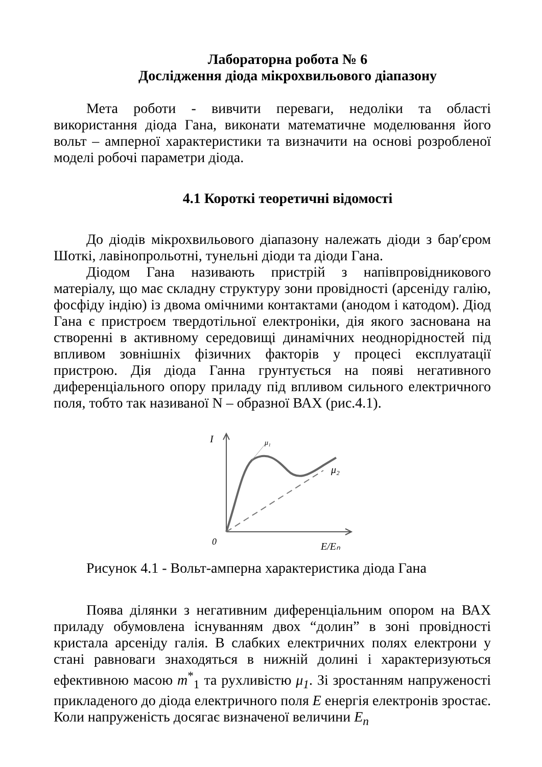Лабораторна робота № 6
Дослідження діода мікрохвильового діапазону
Мета роботи - вивчити переваги, недоліки та області використання діода Гана, виконати математичне моделювання його вольт – амперної характеристики та визначити на основі розробленої моделі робочі параметри діода.
4.1 Короткі теоретичні відомості
До діодів мікрохвильового діапазону належать діоди з бар′єром Шоткі, лавінопрольотні, тунельні діоди та діоди Гана.
Діодом Гана називають пристрій з напівпровідникового матеріалу, що має складну структуру зони провідності (арсеніду галію, фосфіду індію) із двома омічними контактами (анодом і катодом). Діод Гана є пристроєм твердотільної електроніки, дія якого заснована на створенні в активному середовищі динамічних неоднорідностей під впливом зовнішніх фізичних факторів у процесі експлуатації пристрою. Дія діода Ганна грунтується на появі негативного диференціального опору приладу під впливом сильного електричного поля, тобто так називаної N – образної ВАХ (рис.4.1).
I
μ₁
μ₂
0
E/Eₙ
Рисунок 4.1 - Вольт-амперна характеристика діода Гана
Поява ділянки з негативним диференціальним опором на ВАХ приладу обумовлена існуванням двох “долин” в зоні провідності кристала арсеніду галія. В слабких електричних полях електрони у стані равноваги знаходяться в нижній долині і характеризуються ефективною масою m<sup>*</sup><sub>1</sub> та рухливістю μ<sub>1</sub>. Зі зростанням напруженості прикладеного до діода електричного поля E енергія електронів зростає. Коли напруженість досягає визначеної величини E<sub>n</sub>